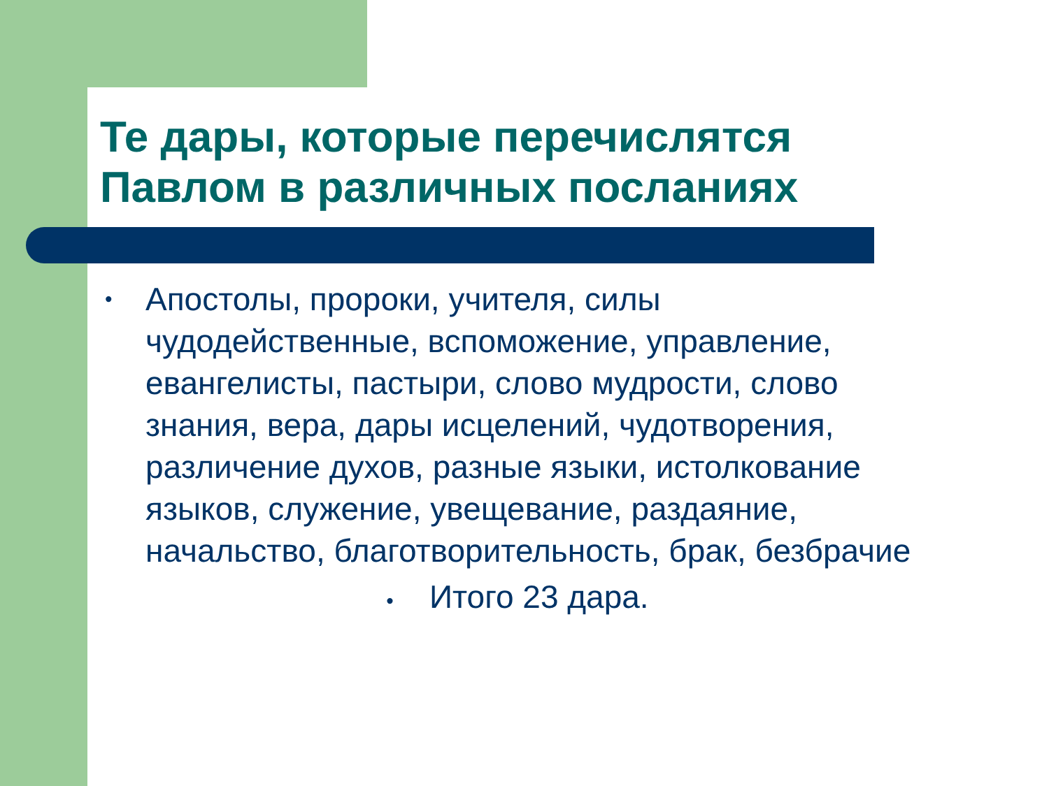Те дары, которые перечислятся
Павлом в различных посланиях
• Апостолы, пророки, учителя, силы чудодейственные, вспоможение, управление, евангелисты, пастыри, слово мудрости, слово знания, вера, дары исцелений, чудотворения, различение духов, разные языки, истолкование языков, служение, увещевание, раздаяние, начальство, благотворительность, брак, безбрачие
• Итого 23 дара.